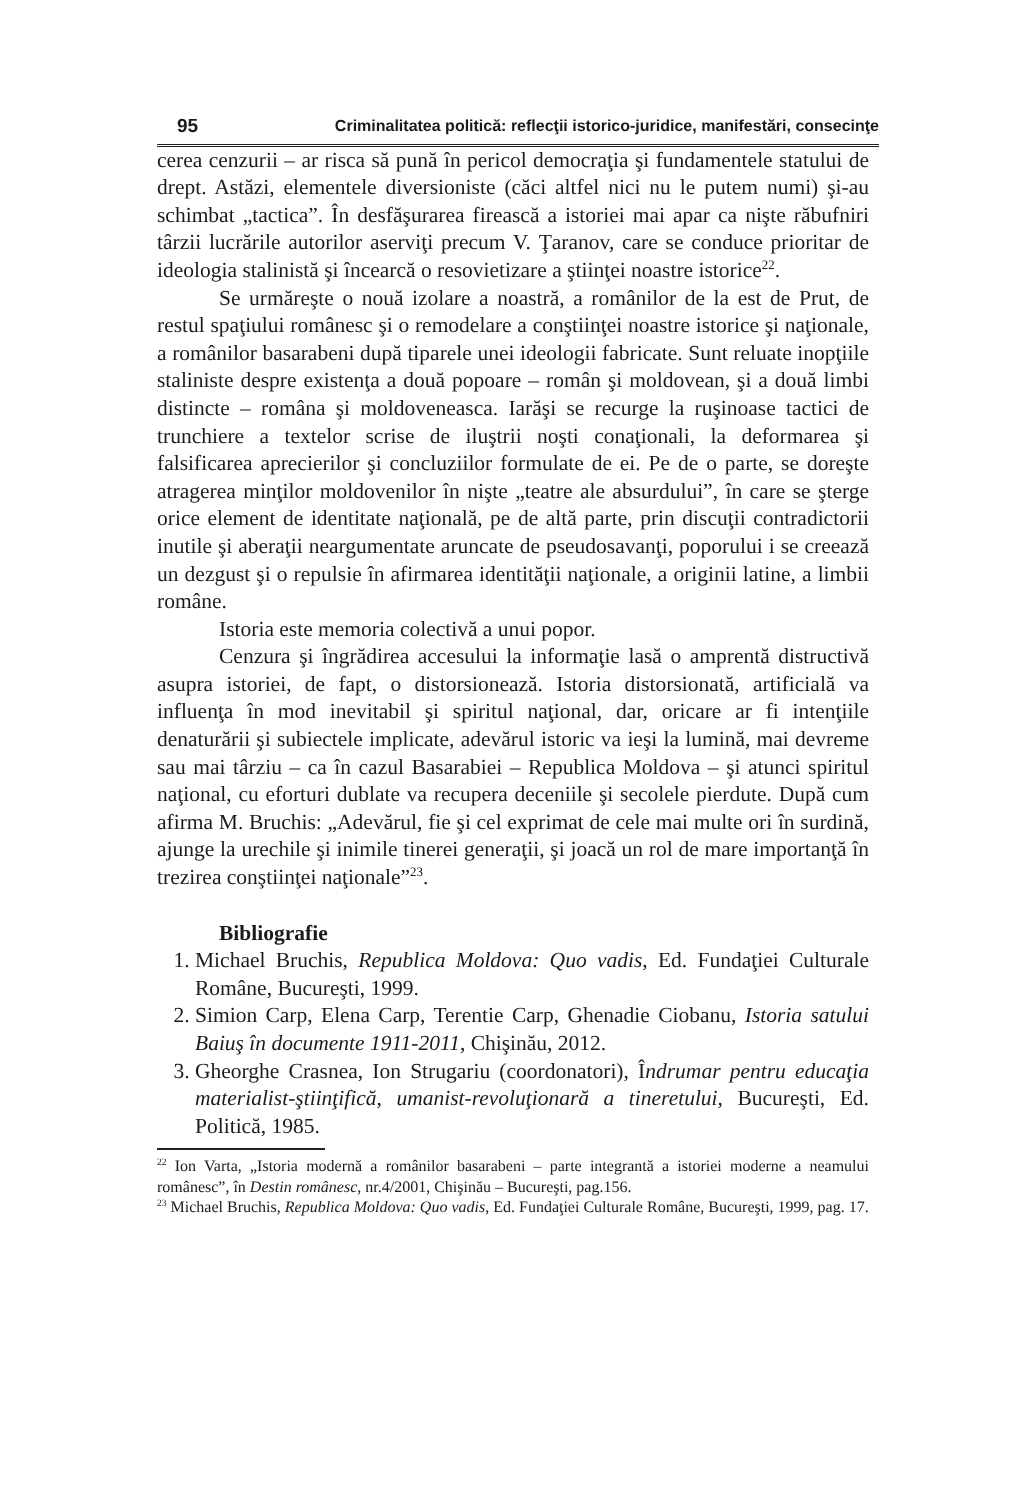95 Criminalitatea politică: reflecţii istorico-juridice, manifestări, consecinţe
cerea cenzurii – ar risca să pună în pericol democraţia şi fundamentele statului de drept. Astăzi, elementele diversioniste (căci altfel nici nu le putem numi) şi-au schimbat „tactica”. În desfăşurarea firească a istoriei mai apar ca nişte răbufniri târzii lucrările autorilor aserviţi precum V. Ţaranov, care se conduce prioritar de ideologia stalinistă şi încearcă o resovietizare a ştiinţei noastre istorice<sup>22</sup>.
Se urmăreşte o nouă izolare a noastră, a românilor de la est de Prut, de restul spaţiului românesc şi o remodelare a conştiinţei noastre istorice şi naţionale, a românilor basarabeni după tiparele unei ideologii fabricate. Sunt reluate inopţiile staliniste despre existenţa a două popoare – român şi moldovean, şi a două limbi distincte – româna şi moldoveneasca. Iarăşi se recurge la ruşinoase tactici de trunchiere a textelor scrise de iluştrii noşti conaţionali, la deformarea şi falsificarea aprecierilor şi concluziilor formulate de ei. Pe de o parte, se doreşte atragerea minţilor moldovenilor în nişte „teatre ale absurdului”, în care se şterge orice element de identitate naţională, pe de altă parte, prin discuţii contradictorii inutile şi aberaţii neargumentate aruncate de pseudosavanţi, poporului i se creează un dezgust şi o repulsie în afirmarea identităţii naţionale, a originii latine, a limbii române.
Istoria este memoria colectivă a unui popor.
Cenzura şi îngrădirea accesului la informaţie lasă o amprentă distructivă asupra istoriei, de fapt, o distorsionează. Istoria distorsionată, artificială va influenţa în mod inevitabil şi spiritul naţional, dar, oricare ar fi intenţiile denaturării şi subiectele implicate, adevărul istoric va ieşi la lumină, mai devreme sau mai târziu – ca în cazul Basarabiei – Republica Moldova – şi atunci spiritul naţional, cu eforturi dublate va recupera deceniile şi secolele pierdute. După cum afirma M. Bruchis: „Adevărul, fie şi cel exprimat de cele mai multe ori în surdină, ajunge la urechile şi inimile tinerei generaţii, şi joacă un rol de mare importanţă în trezirea conştiinţei naţionale”<sup>23</sup>.
Bibliografie
1. Michael Bruchis, Republica Moldova: Quo vadis, Ed. Fundaţiei Culturale Române, Bucureşti, 1999.
2. Simion Carp, Elena Carp, Terentie Carp, Ghenadie Ciobanu, Istoria satului Baiuş în documente 1911-2011, Chişinău, 2012.
3. Gheorghe Crasnea, Ion Strugariu (coordonatori), Îndrumar pentru educaţia materialist-ştiinţifică, umanist-revoluţionară a tineretului, Bucureşti, Ed. Politică, 1985.
<sup>22</sup> Ion Varta, „Istoria modernă a românilor basarabeni – parte integrantă a istoriei moderne a neamului românesc”, în Destin românesc, nr.4/2001, Chişinău – Bucureşti, pag.156.
<sup>23</sup> Michael Bruchis, Republica Moldova: Quo vadis, Ed. Fundaţiei Culturale Române, Bucureşti, 1999, pag. 17.